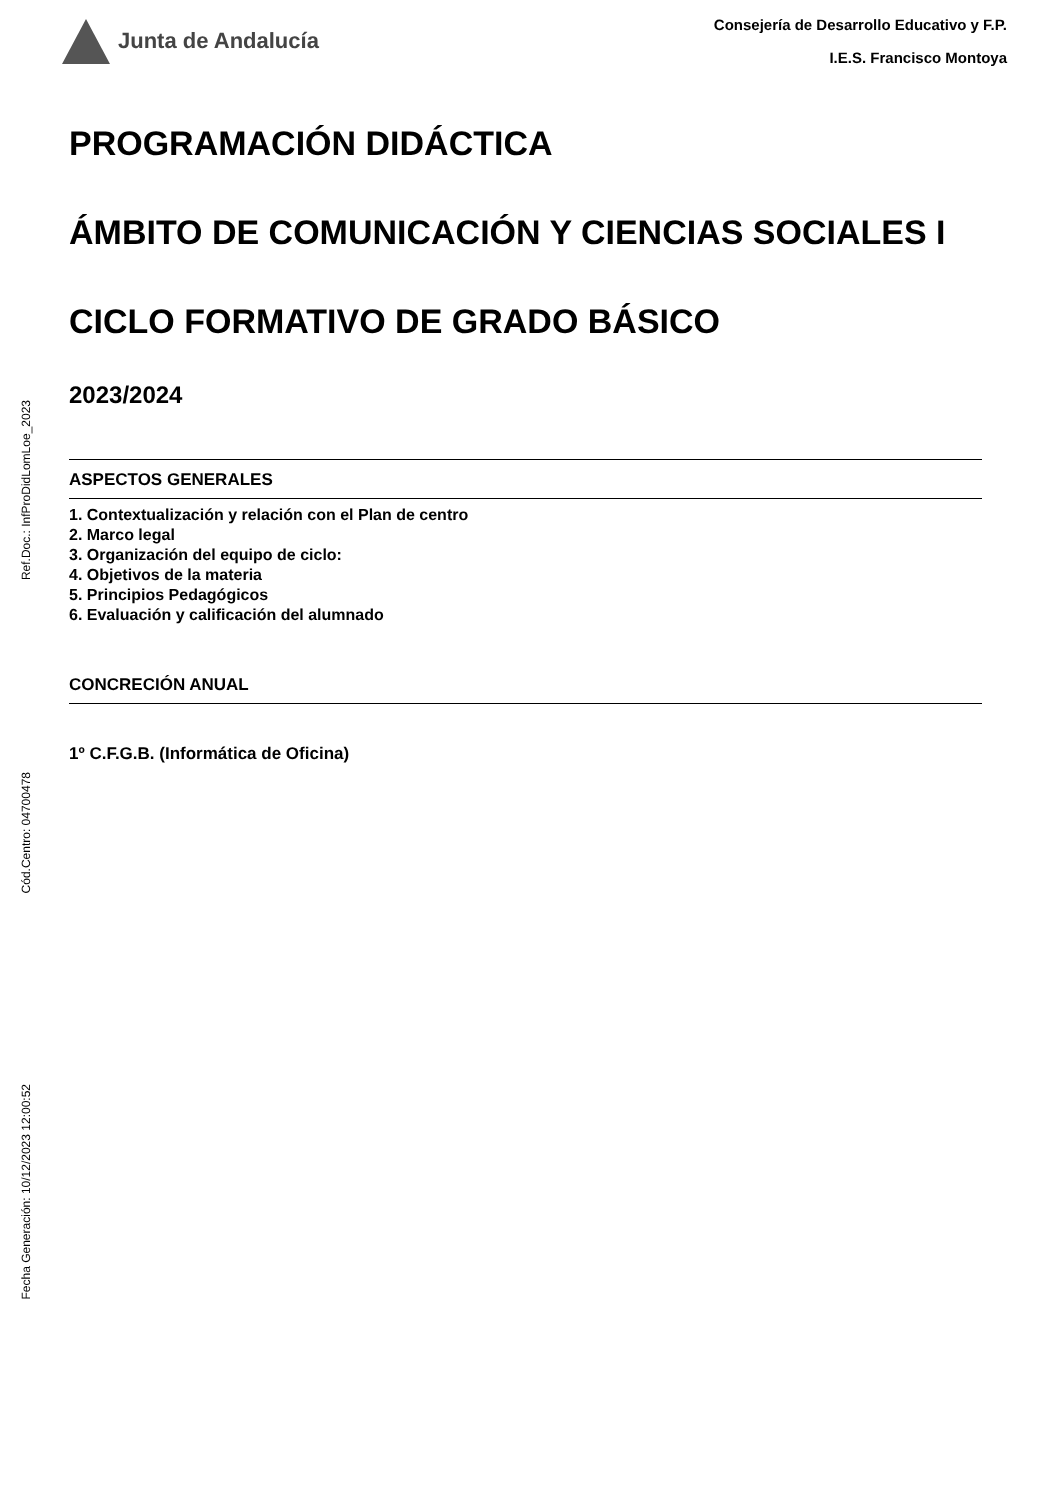Ref.Doc.: InfProDidLomLoe_2023
Cód.Centro: 04700478
Fecha Generación: 10/12/2023 12:00:52
Junta de Andalucía
Consejería de Desarrollo Educativo y F.P.
I.E.S. Francisco Montoya
PROGRAMACIÓN DIDÁCTICA
ÁMBITO DE COMUNICACIÓN Y CIENCIAS SOCIALES I
CICLO FORMATIVO DE GRADO BÁSICO
2023/2024
ASPECTOS GENERALES
1. Contextualización y relación con el Plan de centro
2. Marco legal
3. Organización del equipo de ciclo:
4. Objetivos de la materia
5. Principios Pedagógicos
6. Evaluación y calificación del alumnado
CONCRECIÓN ANUAL
1º C.F.G.B. (Informática de Oficina)